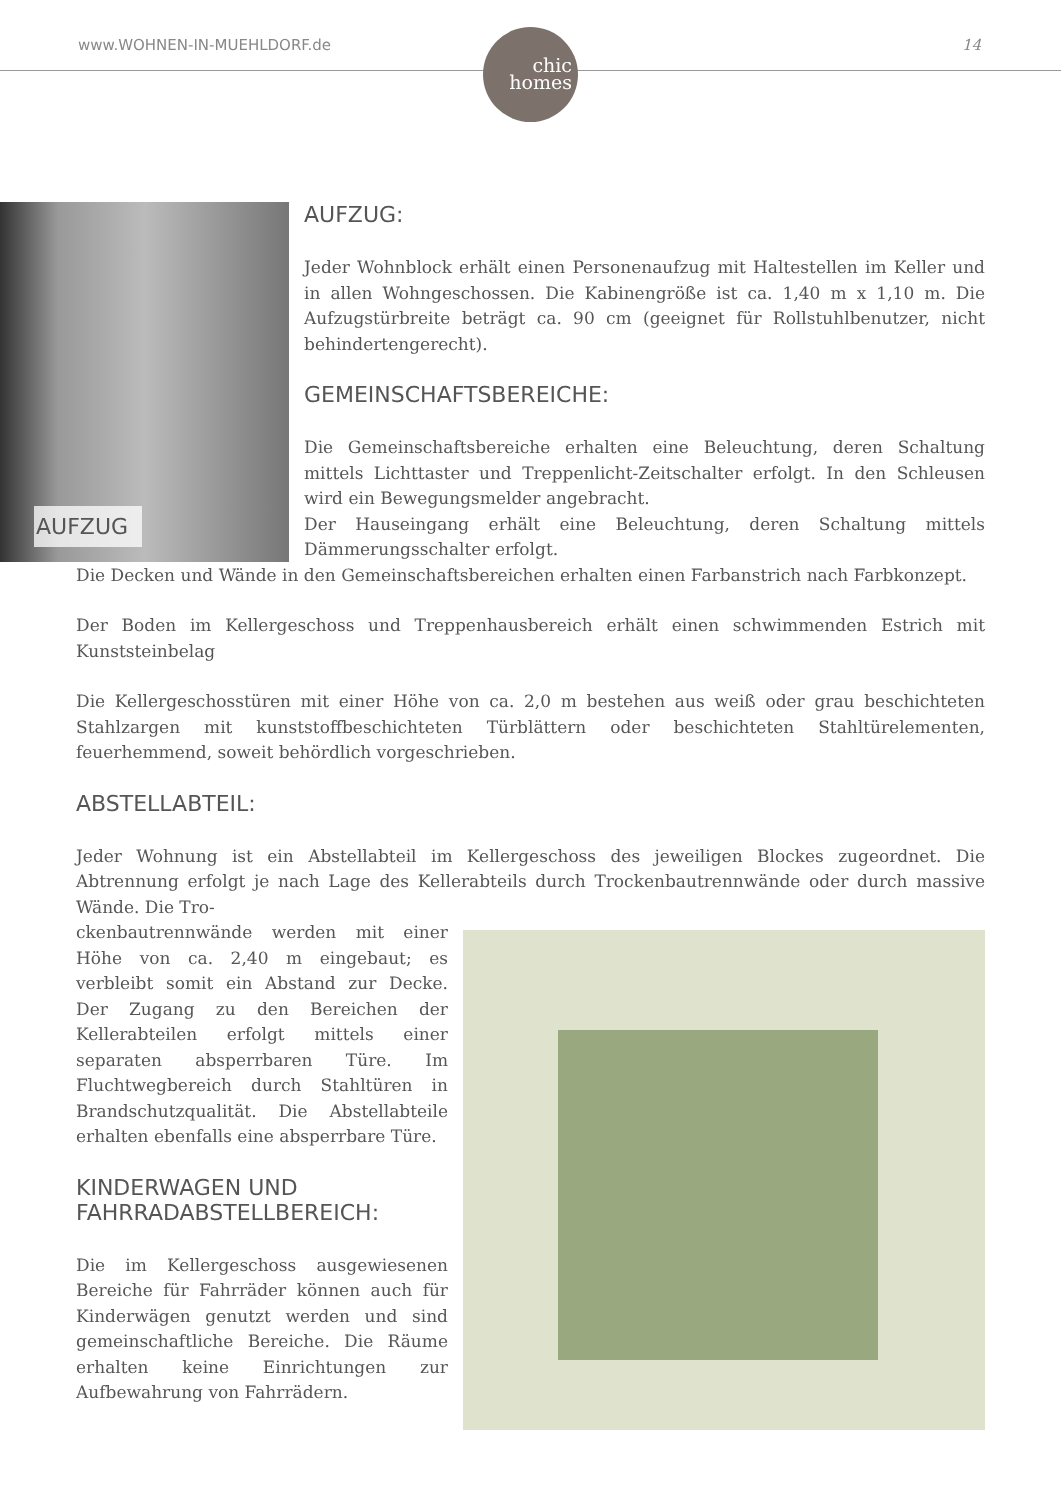www.WOHNEN-IN-MUEHLDORF.de
chic
homes
14
AUFZUG
AUFZUG:
Jeder Wohnblock erhält einen Personenaufzug mit Haltestellen im Keller und in allen Wohngeschossen. Die Kabinengröße ist ca. 1,40 m x 1,10 m. Die Aufzugstürbreite beträgt ca. 90 cm (geeignet für Rollstuhlbenutzer, nicht behindertengerecht).
GEMEINSCHAFTSBEREICHE:
Die Gemeinschaftsbereiche erhalten eine Beleuchtung, deren Schaltung mittels Lichttaster und Treppenlicht-Zeitschalter erfolgt. In den Schleusen wird ein Bewegungsmelder angebracht.
Der Hauseingang erhält eine Beleuchtung, deren Schaltung mittels Dämmerungsschalter erfolgt.
Die Decken und Wände in den Gemeinschaftsbereichen erhalten einen Farbanstrich nach Farbkonzept.
Der Boden im Kellergeschoss und Treppenhausbereich erhält einen schwimmenden Estrich mit Kunststeinbelag
Die Kellergeschosstüren mit einer Höhe von ca. 2,0 m bestehen aus weiß oder grau beschichteten Stahlzargen mit kunststoffbeschichteten Türblättern oder beschichteten Stahltürelementen, feuerhemmend, soweit behördlich vorgeschrieben.
ABSTELLABTEIL:
Jeder Wohnung ist ein Abstellabteil im Kellergeschoss des jeweiligen Blockes zugeordnet. Die Abtrennung erfolgt je nach Lage des Kellerabteils durch Trockenbautrennwände oder durch massive Wände. Die Tro-
ckenbautrennwände werden mit einer Höhe von ca. 2,40 m eingebaut; es verbleibt somit ein Abstand zur Decke. Der Zugang zu den Bereichen der Kellerabteilen erfolgt mittels einer separaten absperrbaren Türe. Im Fluchtwegbereich durch Stahltüren in Brandschutzqualität. Die Abstellabteile erhalten ebenfalls eine absperrbare Türe.
KINDERWAGEN UND FAHRRADABSTELLBEREICH:
Die im Kellergeschoss ausgewiesenen Bereiche für Fahrräder können auch für Kinderwägen genutzt werden und sind gemeinschaftliche Bereiche. Die Räume erhalten keine Einrichtungen zur Aufbewahrung von Fahrrädern.